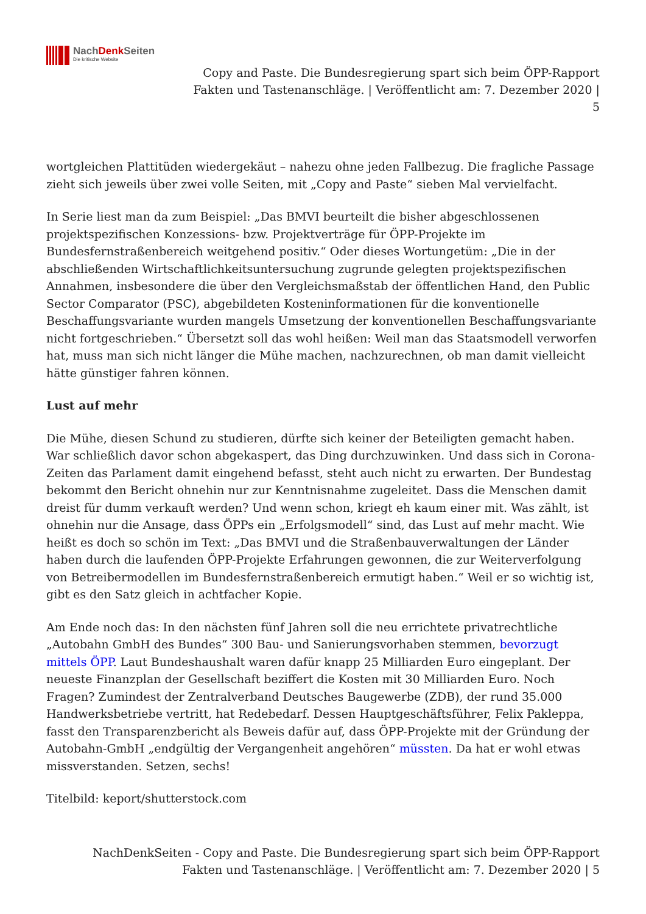NachDenk Seiten
Die kritische Website
Copy and Paste. Die Bundesregierung spart sich beim ÖPP-Rapport
Fakten und Tastenanschläge. | Veröffentlicht am: 7. Dezember 2020 |
5
wortgleichen Plattitüden wiedergekäut – nahezu ohne jeden Fallbezug. Die fragliche Passage zieht sich jeweils über zwei volle Seiten, mit „Copy and Paste“ sieben Mal vervielfacht.
In Serie liest man da zum Beispiel: „Das BMVI beurteilt die bisher abgeschlossenen projektspezifischen Konzessions- bzw. Projektverträge für ÖPP-Projekte im Bundesfernstraßenbereich weitgehend positiv.“ Oder dieses Wortungetüm: „Die in der abschließenden Wirtschaftlichkeitsuntersuchung zugrunde gelegten projektspezifischen Annahmen, insbesondere die über den Vergleichsmaßstab der öffentlichen Hand, den Public Sector Comparator (PSC), abgebildeten Kosteninformationen für die konventionelle Beschaffungsvariante wurden mangels Umsetzung der konventionellen Beschaffungsvariante nicht fortgeschrieben.“ Übersetzt soll das wohl heißen: Weil man das Staatsmodell verworfen hat, muss man sich nicht länger die Mühe machen, nachzurechnen, ob man damit vielleicht hätte günstiger fahren können.
Lust auf mehr
Die Mühe, diesen Schund zu studieren, dürfte sich keiner der Beteiligten gemacht haben. War schließlich davor schon abgekaspert, das Ding durchzuwinken. Und dass sich in Corona-Zeiten das Parlament damit eingehend befasst, steht auch nicht zu erwarten. Der Bundestag bekommt den Bericht ohnehin nur zur Kenntnisnahme zugeleitet. Dass die Menschen damit dreist für dumm verkauft werden? Und wenn schon, kriegt eh kaum einer mit. Was zählt, ist ohnehin nur die Ansage, dass ÖPPs ein „Erfolgsmodell“ sind, das Lust auf mehr macht. Wie heißt es doch so schön im Text: „Das BMVI und die Straßenbauverwaltungen der Länder haben durch die laufenden ÖPP-Projekte Erfahrungen gewonnen, die zur Weiterverfolgung von Betreibermodellen im Bundesfernstraßenbereich ermutigt haben.“ Weil er so wichtig ist, gibt es den Satz gleich in achtfacher Kopie.
Am Ende noch das: In den nächsten fünf Jahren soll die neu errichtete privatrechtliche „Autobahn GmbH des Bundes“ 300 Bau- und Sanierungsvorhaben stemmen, bevorzugt mittels ÖPP. Laut Bundeshaushalt waren dafür knapp 25 Milliarden Euro eingeplant. Der neueste Finanzplan der Gesellschaft beziffert die Kosten mit 30 Milliarden Euro. Noch Fragen? Zumindest der Zentralverband Deutsches Baugewerbe (ZDB), der rund 35.000 Handwerksbetriebe vertritt, hat Redebedarf. Dessen Hauptgeschäftsführer, Felix Pakleppa, fasst den Transparenzbericht als Beweis dafür auf, dass ÖPP-Projekte mit der Gründung der Autobahn-GmbH „endgültig der Vergangenheit angehören“ müssten. Da hat er wohl etwas missverstanden. Setzen, sechs!
Titelbild: keport/shutterstock.com
NachDenkSeiten - Copy and Paste. Die Bundesregierung spart sich beim ÖPP-Rapport
Fakten und Tastenanschläge. | Veröffentlicht am: 7. Dezember 2020 | 5